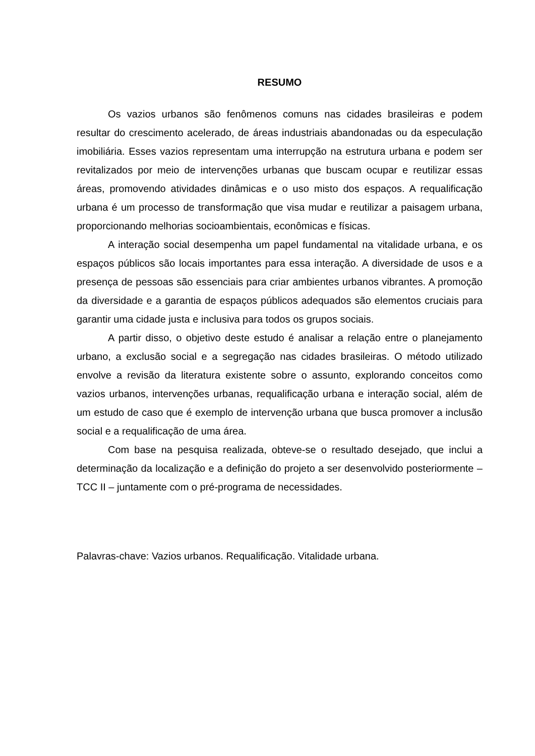RESUMO
Os vazios urbanos são fenômenos comuns nas cidades brasileiras e podem resultar do crescimento acelerado, de áreas industriais abandonadas ou da especulação imobiliária. Esses vazios representam uma interrupção na estrutura urbana e podem ser revitalizados por meio de intervenções urbanas que buscam ocupar e reutilizar essas áreas, promovendo atividades dinâmicas e o uso misto dos espaços. A requalificação urbana é um processo de transformação que visa mudar e reutilizar a paisagem urbana, proporcionando melhorias socioambientais, econômicas e físicas.
A interação social desempenha um papel fundamental na vitalidade urbana, e os espaços públicos são locais importantes para essa interação. A diversidade de usos e a presença de pessoas são essenciais para criar ambientes urbanos vibrantes. A promoção da diversidade e a garantia de espaços públicos adequados são elementos cruciais para garantir uma cidade justa e inclusiva para todos os grupos sociais.
A partir disso, o objetivo deste estudo é analisar a relação entre o planejamento urbano, a exclusão social e a segregação nas cidades brasileiras. O método utilizado envolve a revisão da literatura existente sobre o assunto, explorando conceitos como vazios urbanos, intervenções urbanas, requalificação urbana e interação social, além de um estudo de caso que é exemplo de intervenção urbana que busca promover a inclusão social e a requalificação de uma área.
Com base na pesquisa realizada, obteve-se o resultado desejado, que inclui a determinação da localização e a definição do projeto a ser desenvolvido posteriormente – TCC II – juntamente com o pré-programa de necessidades.
Palavras-chave: Vazios urbanos. Requalificação. Vitalidade urbana.